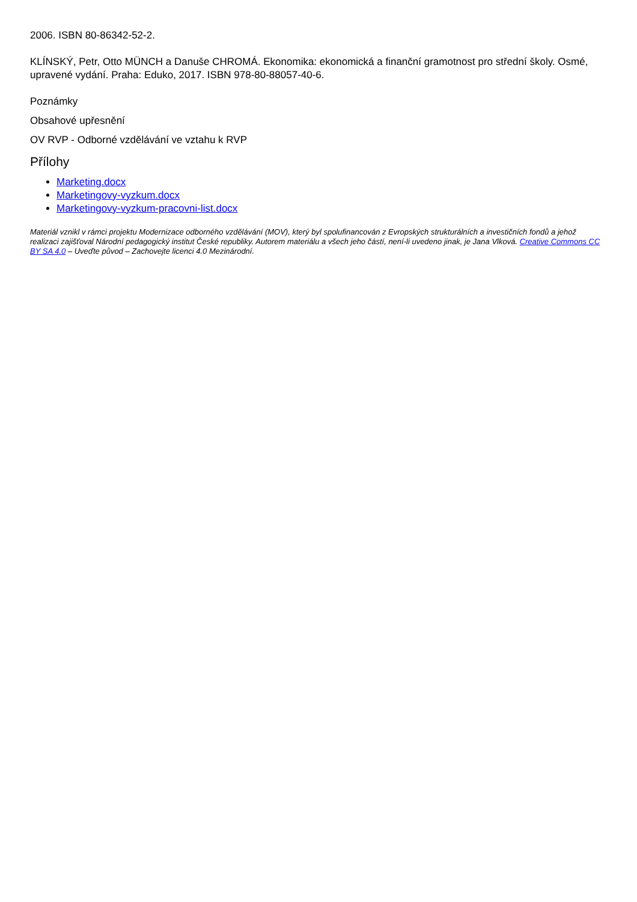2006. ISBN 80-86342-52-2.
KLÍNSKÝ, Petr, Otto MÜNCH a Danuše CHROMÁ. Ekonomika: ekonomická a finanční gramotnost pro střední školy. Osmé, upravené vydání. Praha: Eduko, 2017. ISBN 978-80-88057-40-6.
Poznámky
Obsahové upřesnění
OV RVP - Odborné vzdělávání ve vztahu k RVP
Přílohy
Marketing.docx
Marketingovy-vyzkum.docx
Marketingovy-vyzkum-pracovni-list.docx
Materiál vznikl v rámci projektu Modernizace odborného vzdělávání (MOV), který byl spolufinancován z Evropských strukturálních a investičních fondů a jehož realizaci zajišťoval Národní pedagogický institut České republiky. Autorem materiálu a všech jeho částí, není-li uvedeno jinak, je Jana Vlková. Creative Commons CC BY SA 4.0 – Uveďte původ – Zachovejte licenci 4.0 Mezinárodní.